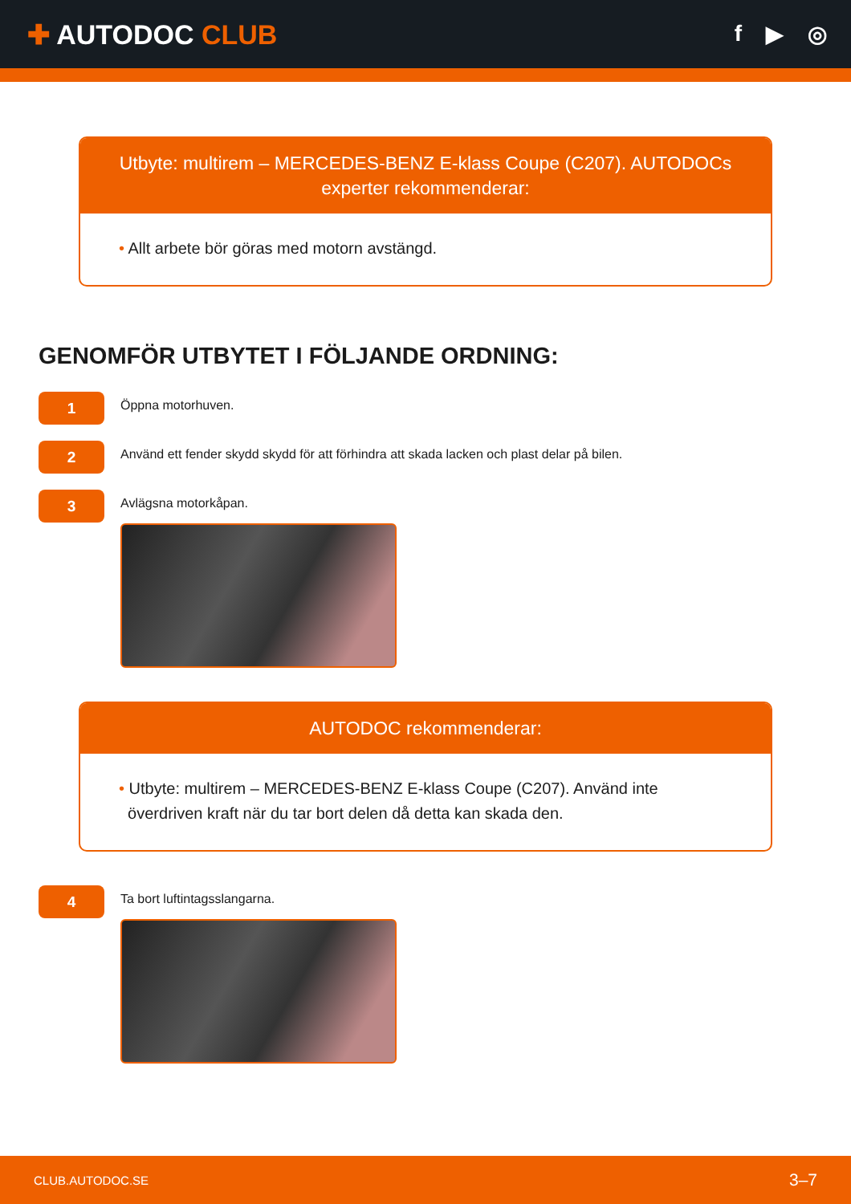✚ AUTODOC CLUB
f ▶ ◎
Utbyte: multirem – MERCEDES-BENZ E-klass Coupe (C207). AUTODOCs experter rekommenderar:
• Allt arbete bör göras med motorn avstängd.
GENOMFÖR UTBYTET I FÖLJANDE ORDNING:
1
Öppna motorhuven.
2
Använd ett fender skydd skydd för att förhindra att skada lacken och plast delar på bilen.
3
Avlägsna motorkåpan.
AUTODOC rekommenderar:
• Utbyte: multirem – MERCEDES-BENZ E-klass Coupe (C207). Använd inte
överdriven kraft när du tar bort delen då detta kan skada den.
4
Ta bort luftintagsslangarna.
CLUB.AUTODOC.SE 3–7